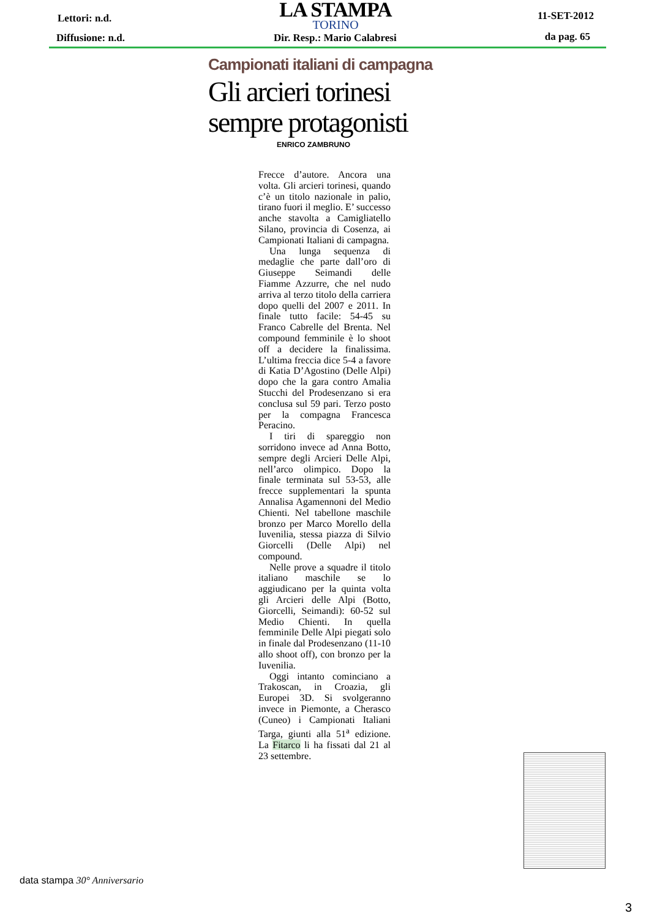Lettori: n.d.
LA STAMPA
TORINO
11-SET-2012
Diffusione: n.d. Dir. Resp.: Mario Calabresi da pag. 65
Campionati italiani di campagna
Gli arcieri torinesi sempre protagonisti
ENRICO ZAMBRUNO
Frecce d’autore. Ancora una volta. Gli arcieri torinesi, quando c’è un titolo nazionale in palio, tirano fuori il meglio. E’ successo anche stavolta a Camigliatello Silano, provincia di Cosenza, ai Campionati Italiani di campagna.
Una lunga sequenza di medaglie che parte dall’oro di Giuseppe Seimandi delle Fiamme Azzurre, che nel nudo arriva al terzo titolo della carriera dopo quelli del 2007 e 2011. In finale tutto facile: 54-45 su Franco Cabrelle del Brenta. Nel compound femminile è lo shoot off a decidere la finalissima. L’ultima freccia dice 5-4 a favore di Katia D’Agostino (Delle Alpi) dopo che la gara contro Amalia Stucchi del Prodesenzano si era conclusa sul 59 pari. Terzo posto per la compagna Francesca Peracino.
I tiri di spareggio non sorridono invece ad Anna Botto, sempre degli Arcieri Delle Alpi, nell’arco olimpico. Dopo la finale terminata sul 53-53, alle frecce supplementari la spunta Annalisa Agamennoni del Medio Chienti. Nel tabellone maschile bronzo per Marco Morello della Iuvenilia, stessa piazza di Silvio Giorcelli (Delle Alpi) nel compound.
Nelle prove a squadre il titolo italiano maschile se lo aggiudicano per la quinta volta gli Arcieri delle Alpi (Botto, Giorcelli, Seimandi): 60-52 sul Medio Chienti. In quella femminile Delle Alpi piegati solo in finale dal Prodesenzano (11-10 allo shoot off), con bronzo per la Iuvenilia.
Oggi intanto cominciano a Trakoscan, in Croazia, gli Europei 3D. Si svolgeranno invece in Piemonte, a Cherasco (Cuneo) i Campionati Italiani Targa, giunti alla 51<sup>a</sup> edizione. La Fitarco li ha fissati dal 21 al 23 settembre.
data stampa 30° Anniversario
3